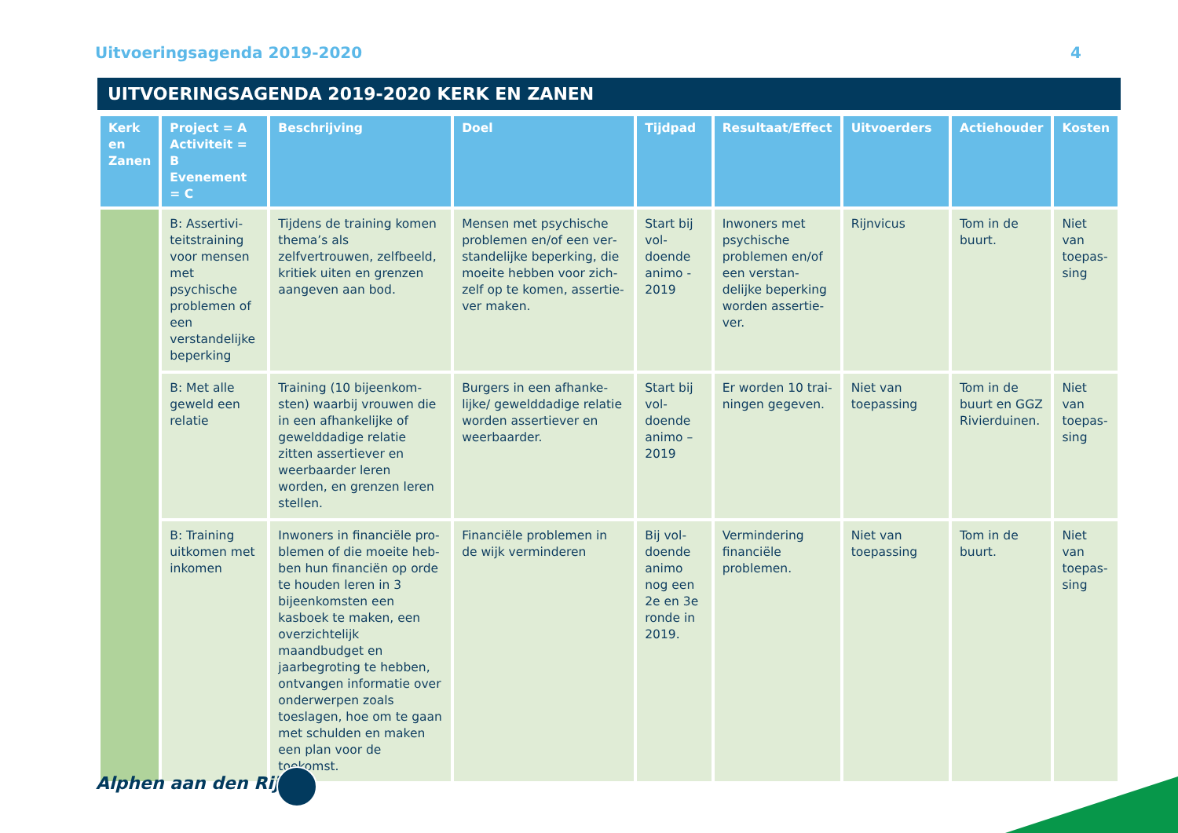Uitvoeringsagenda 2019-2020 4
UITVOERINGSAGENDA 2019-2020 KERK EN ZANEN
| Kerk en Zanen | Project = A Activiteit = B Evenement = C | Beschrijving | Doel | Tijdpad | Resultaat/Effect | Uitvoerders | Actiehouder | Kosten |
| --- | --- | --- | --- | --- | --- | --- | --- | --- |
| | B: Assertivi­teitstraining voor mensen met psychische problemen of een verstande­lijke beperking | Tijdens de training komen thema’s als zelfvertrouwen, zelfbeeld, kritiek uiten en grenzen aangeven aan bod. | Mensen met psychische problemen en/of een ver­standelijke beperking, die moeite hebben voor zich­zelf op te komen, assertie­ver maken. | Start bij vol­doende animo - 2019 | Inwoners met psy­chische problemen en/of een verstan­delijke beperking worden assertie­ver. | Rijnvicus | Tom in de buurt. | Niet van toepas­sing |
| | B: Met alle geweld een relatie | Training (10 bijeenkom­sten) waarbij vrouwen die in een afhankelijke of gewelddadige relatie zitten assertiever en weerbaarder leren worden, en grenzen leren stellen. | Burgers in een afhanke­lijke/ gewelddadige relatie worden assertiever en weerbaarder. | Start bij vol­doende animo – 2019 | Er worden 10 trai­ningen gegeven. | Niet van toepassing | Tom in de buurt en GGZ Rivier­duinen. | Niet van toepas­sing |
| | B: Training uitkomen met inkomen | Inwoners in financiële pro­blemen of die moeite heb­ben hun financiën op orde te houden leren in 3 bijeen­komsten een kasboek te maken, een overzichtelijk maandbudget en jaarbegro­ting te hebben, ontvangen informatie over onderwer­pen zoals toeslagen, hoe om te gaan met schulden en maken een plan voor de toekomst. | Financiële problemen in de wijk verminderen | Bij vol­doende animo nog een 2e en 3e ronde in 2019. | Vermindering financiële problemen. | Niet van toepassing | Tom in de buurt. | Niet van toepas­sing |
Alphen aan den Rijn